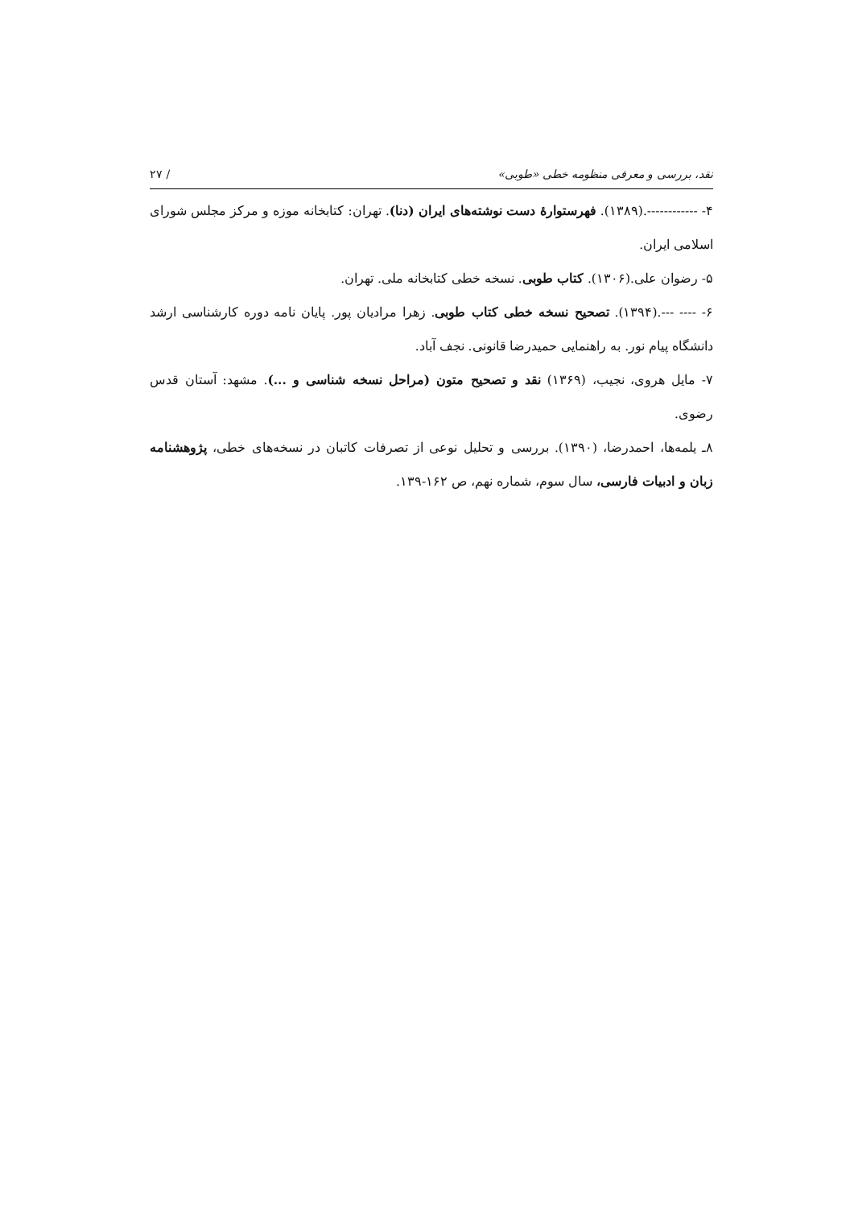نقد، بررسی و معرفی منظومه خطی «طوبی» / ۲۷
۴- ------------.(۱۳۸۹). فهرستوارهٔ دست نوشته‌های ایران (دنا). تهران: کتابخانه موزه و مرکز مجلس شورای اسلامی ایران.
۵- رضوان علی.(۱۳۰۶). کتاب طوبی. نسخه خطی کتابخانه ملی. تهران.
۶- ---- ---.(۱۳۹۴). تصحیح نسخه خطی کتاب طوبی. زهرا مرادیان پور. پایان نامه دوره کارشناسی ارشد دانشگاه پیام نور. به راهنمایی حمیدرضا قانونی. نجف آباد.
۷- مایل هروی، نجیب، (۱۳۶۹) نقد و تصحیح متون (مراحل نسخه شناسی و ...). مشهد: آستان قدس رضوی.
۸ـ یلمه‌ها، احمدرضا، (۱۳۹۰). بررسی و تحلیل نوعی از تصرفات کاتبان در نسخه‌های خطی، پژوهشنامه زبان و ادبیات فارسی، سال سوم، شماره نهم، ص ۱۶۲-۱۳۹.